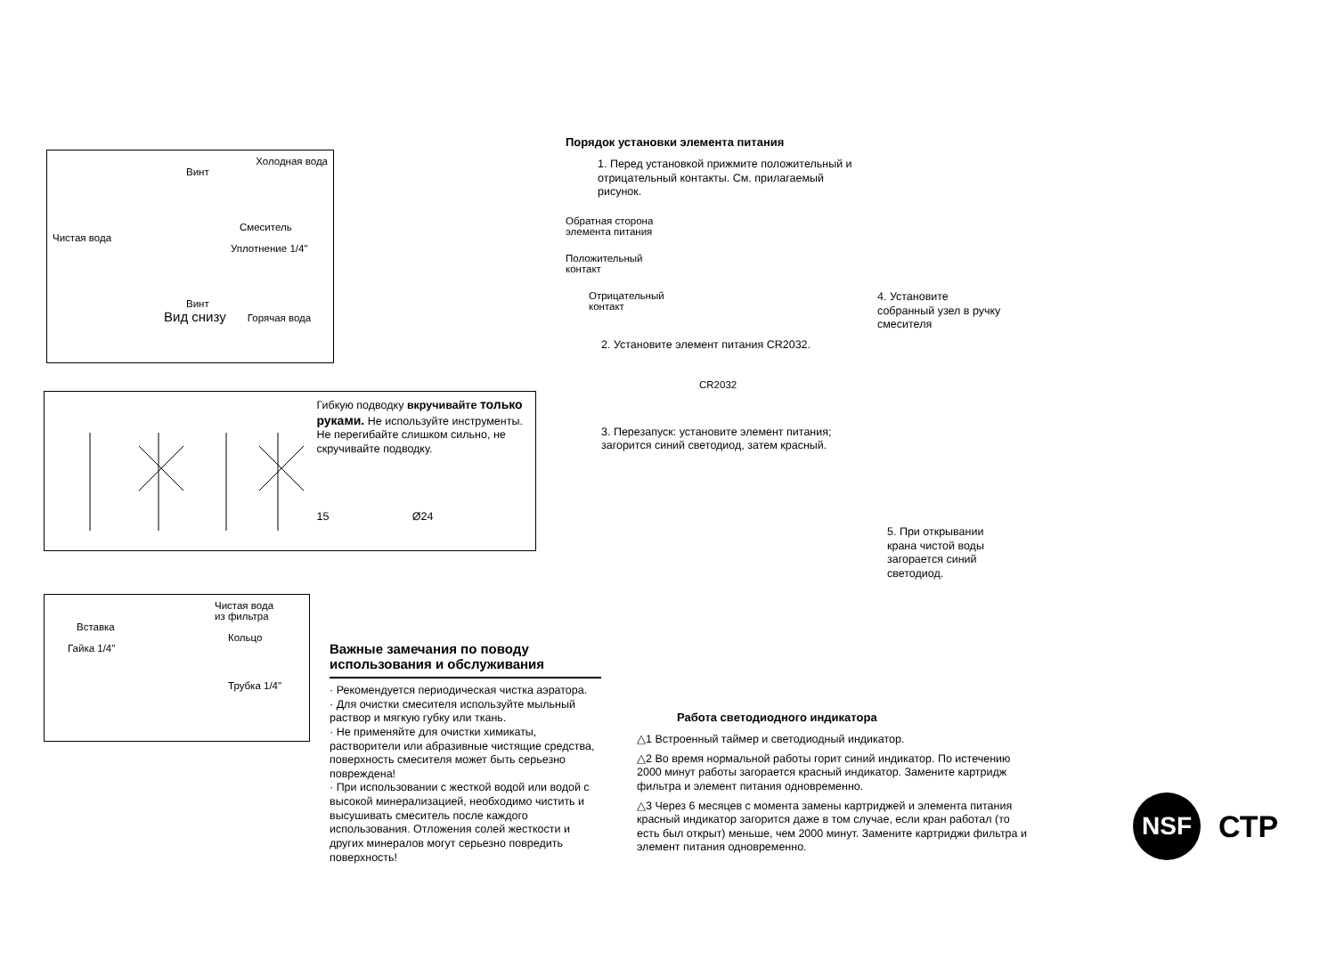Холодная вода
Винт
Смеситель
Чистая вода
Уплотнение 1/4"
Винт
Вид снизу Горячая вода
Гибкую подводку вкручивайте только руками. Не используйте инструменты. Не перегибайте слишком сильно, не скручивайте подводку.
15 Ø24
Чистая вода
из фильтра
Вставка
Кольцо
Гайка 1/4"
Трубка 1/4"
Важные замечания по поводу использования и обслуживания
· Рекомендуется периодическая чистка аэратора.
· Для очистки смесителя используйте мыльный раствор и мягкую губку или ткань.
· Не применяйте для очистки химикаты, растворители или абразивные чистящие средства, поверхность смесителя может быть серьезно повреждена!
· При использовании с жесткой водой или водой с высокой минерализацией, необходимо чистить и высушивать смеситель после каждого использования. Отложения солей жесткости и других минералов могут серьезно повредить поверхность!
Порядок установки элемента питания
1. Перед установкой прижмите положительный и отрицательный контакты. См. прилагаемый рисунок.
Обратная сторона
элемента питания
Положительный
контакт
Отрицательный
контакт
2. Установите элемент питания CR2032.
CR2032
3. Перезапуск: установите элемент питания; загорится синий светодиод, затем красный.
4. Установите собранный узел в ручку смесителя
5. При открывании крана чистой воды загорается синий светодиод.
Работа светодиодного индикатора
△1 Встроенный таймер и светодиодный индикатор.
△2 Во время нормальной работы горит синий индикатор. По истечению 2000 минут работы загорается красный индикатор. Замените картридж фильтра и элемент питания одновременно.
△3 Через 6 месяцев с момента замены картриджей и элемента питания красный индикатор загорится даже в том случае, если кран работал (то есть был открыт) меньше, чем 2000 минут. Замените картриджи фильтра и элемент питания одновременно.
NSF
СТР